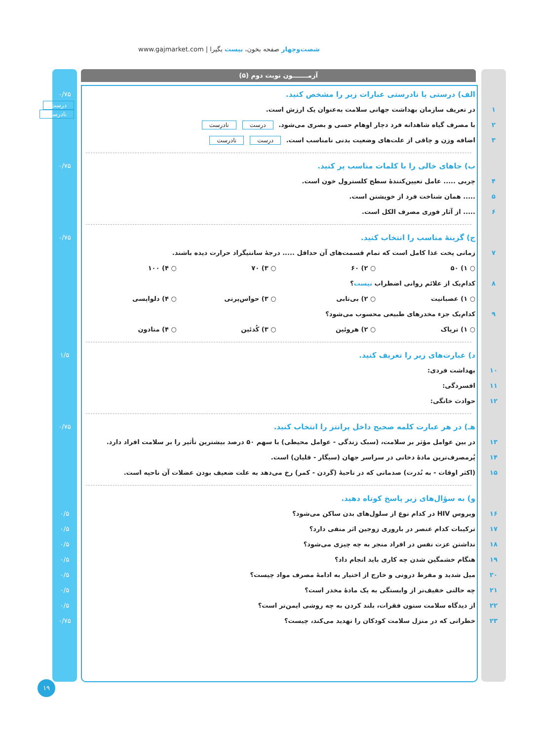www.gajmarket.com | شصت‌وچهار صفحه بخون، بیست بگیرا
آزمـــــــون نوبت دوم (۵)
الف) درستی یا نادرستی عبارات زیر را مشخص کنید.
۰/۷۵
۱
در تعریف سازمان بهداشت جهانی سلامت به‌عنوان یک ارزش است.
درست نادرست
۲
با مصرف گیاه شاهدانه فرد دچار اوهام حسی و بصری می‌شود. درست نادرست
۳
اضافه وزن و چاقی از علت‌های وضعیت بدنی نامناسب است. درست نادرست
ب) جاهای خالی را با کلمات مناسب پر کنید.
۰/۷۵
۴
چربی ..... عامل تعیین‌کنندهٔ سطح کلسترول خون است.
۵
..... همان شناخت فرد از خویشتن است.
۶
..... از آثار فوری مصرف الکل است.
ج) گزینهٔ مناسب را انتخاب کنید.
۰/۷۵
۷
زمانی پخت غذا کامل است که تمام قسمت‌های آن حداقل ..... درجهٔ سانتیگراد حرارت دیده باشند.
○ ۱) ۵۰ ○ ۲) ۶۰ ○ ۳) ۷۰ ○ ۴) ۱۰۰
۸
کدام‌یک از علائم روانی اضطراب نیست؟
○ ۱) عصبانیت ○ ۲) بی‌تابی ○ ۳) حواس‌پرتی ○ ۴) دلواپسی
۹
کدام‌یک جزء مخدرهای طبیعی محسوب می‌شود؟
○ ۱) تریاک ○ ۲) هروئین ○ ۳) کُدئین ○ ۴) متادون
د) عبارت‌های زیر را تعریف کنید.
۱/۵
۱۰ بهداشت فردی:
۱۱ افسردگی:
۱۲ حوادث خانگی:
هـ) در هر عبارت کلمه صحیح داخل پرانتز را انتخاب کنید.
۰/۷۵
۱۳
در بین عوامل مؤثر بر سلامت، (سبک زندگی - عوامل محیطی) با سهم ۵۰ درصد بیشترین تأثیر را بر سلامت افراد دارد.
۱۴
پُرمصرف‌ترین مادهٔ دخانی در سراسر جهان (سیگار - قلیان) است.
۱۵
(اکثر اوقات - به نُدرت) صدماتی که در ناحیهٔ (گردن - کمر) رخ می‌دهد به علت ضعیف بودن عضلات آن ناحیه است.
و) به سؤال‌های زیر پاسخ کوتاه دهید.
۱۶
ویروس HIV در کدام نوع از سلول‌های بدن ساکن می‌شود؟
۰/۵
۱۷
ترکیبات کدام عنصر در باروری زوجین اثر منفی دارد؟
۰/۵
۱۸
نداشتن عزت نفس در افراد منجر به چه چیزی می‌شود؟
۰/۵
۱۹
هنگام خشمگین شدن چه کاری باید انجام داد؟
۰/۵
۲۰
میل شدید و مفرط درونی و خارج از اختیار به ادامهٔ مصرف مواد چیست؟
۰/۵
۲۱
چه حالتی خفیف‌تر از وابستگی به یک مادهٔ مخدر است؟
۰/۵
۲۲
از دیدگاه سلامت ستون فقرات، بلند کردن به چه روشی ایمن‌تر است؟
۰/۵
۲۳
خطراتی که در منزل سلامت کودکان را تهدید می‌کند، چیست؟
۰/۷۵
۱۹